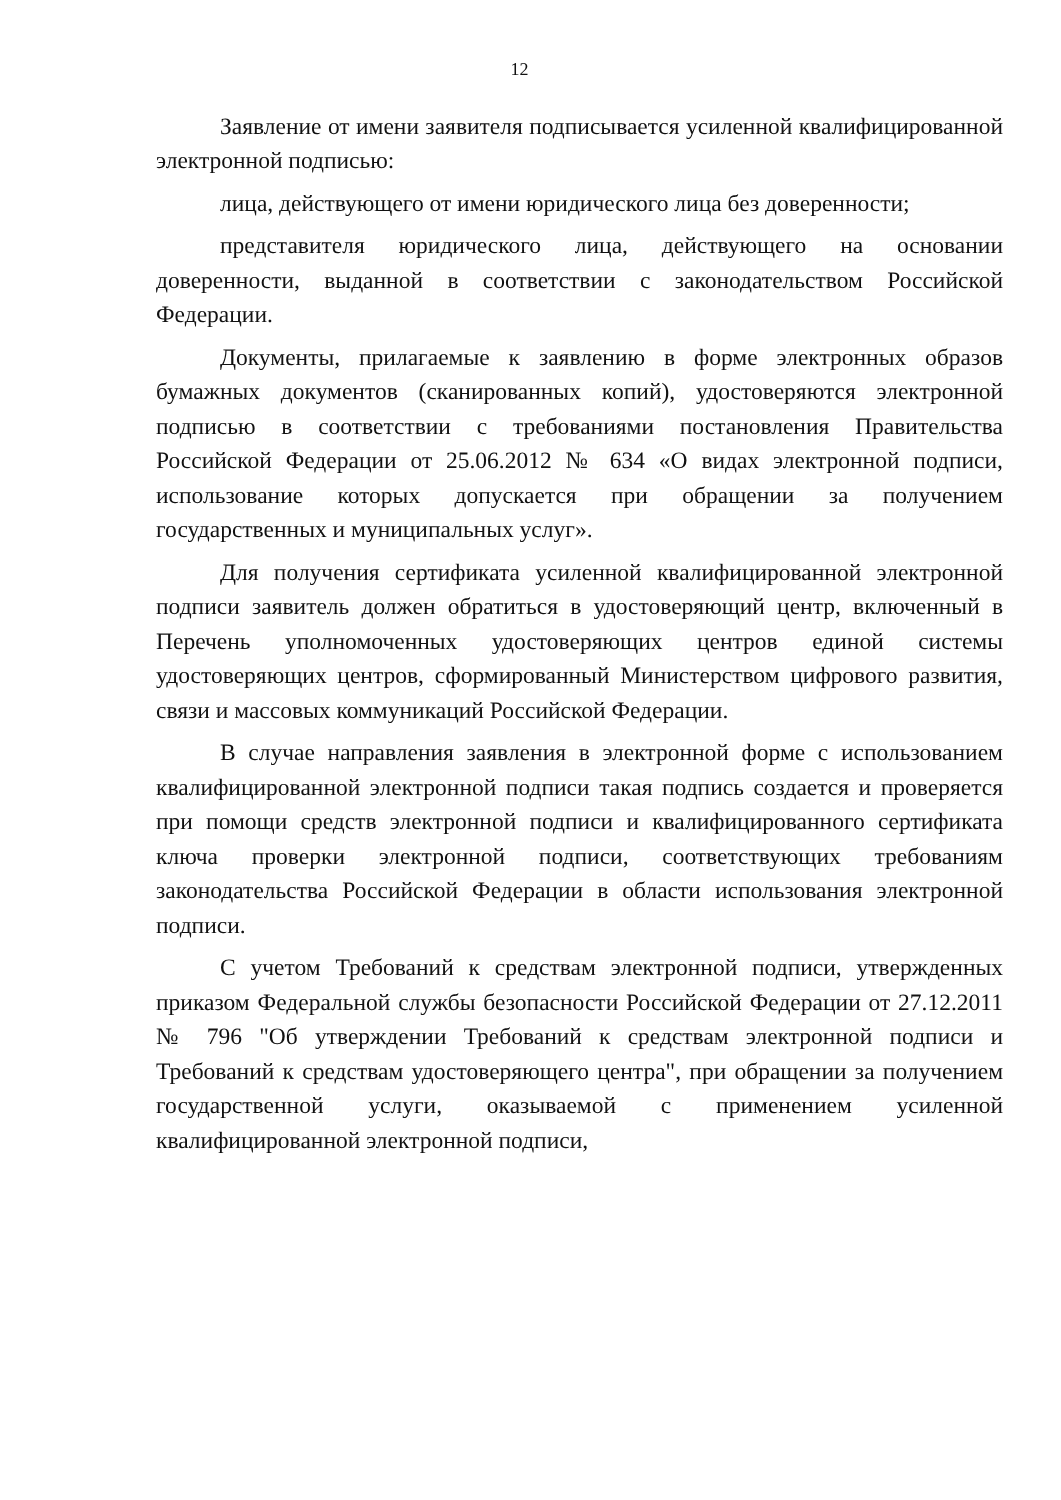12
Заявление от имени заявителя подписывается усиленной квалифицированной электронной подписью:
лица, действующего от имени юридического лица без доверенности;
представителя юридического лица, действующего на основании доверенности, выданной в соответствии с законодательством Российской Федерации.
Документы, прилагаемые к заявлению в форме электронных образов бумажных документов (сканированных копий), удостоверяются электронной подписью в соответствии с требованиями постановления Правительства Российской Федерации от 25.06.2012 № 634 «О видах электронной подписи, использование которых допускается при обращении за получением государственных и муниципальных услуг».
Для получения сертификата усиленной квалифицированной электронной подписи заявитель должен обратиться в удостоверяющий центр, включенный в Перечень уполномоченных удостоверяющих центров единой системы удостоверяющих центров, сформированный Министерством цифрового развития, связи и массовых коммуникаций Российской Федерации.
В случае направления заявления в электронной форме с использованием квалифицированной электронной подписи такая подпись создается и проверяется при помощи средств электронной подписи и квалифицированного сертификата ключа проверки электронной подписи, соответствующих требованиям законодательства Российской Федерации в области использования электронной подписи.
С учетом Требований к средствам электронной подписи, утвержденных приказом Федеральной службы безопасности Российской Федерации от 27.12.2011 № 796 "Об утверждении Требований к средствам электронной подписи и Требований к средствам удостоверяющего центра", при обращении за получением государственной услуги, оказываемой с применением усиленной квалифицированной электронной подписи,